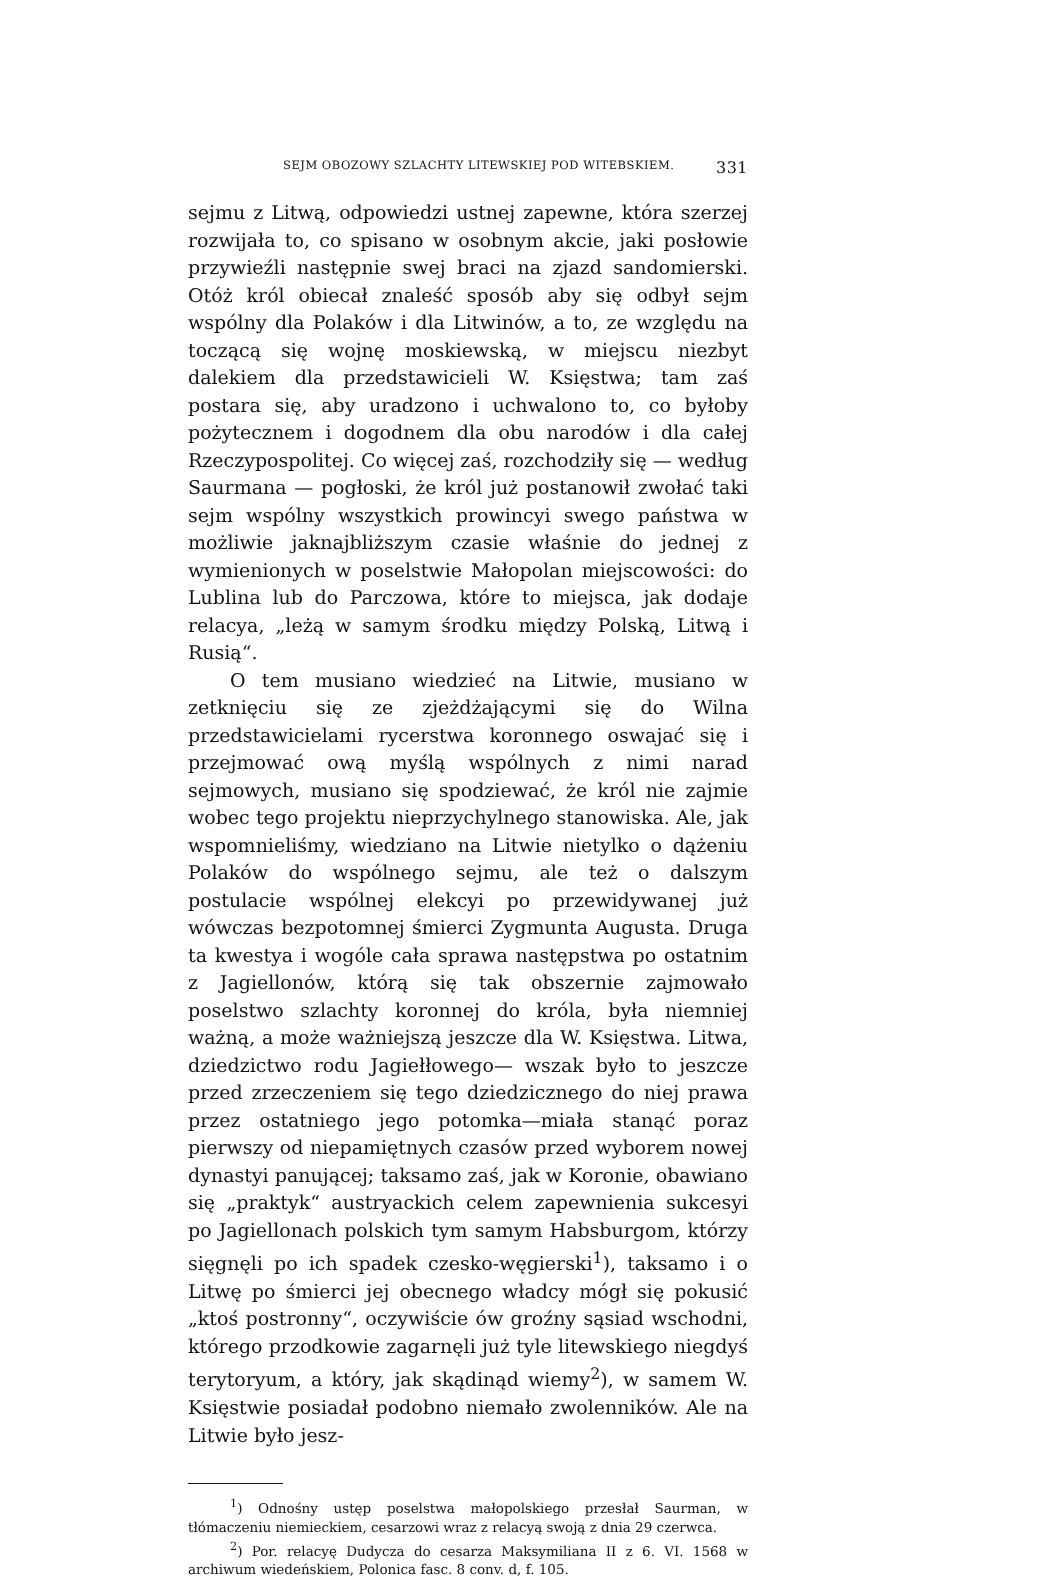SEJM OBOZOWY SZLACHTY LITEWSKIEJ POD WITEBSKIEM. 331
sejmu z Litwą, odpowiedzi ustnej zapewne, która szerzej rozwijała to, co spisano w osobnym akcie, jaki posłowie przywieźli następnie swej braci na zjazd sandomierski. Otóż król obiecał znaleść sposób aby się odbył sejm wspólny dla Polaków i dla Litwinów, a to, ze względu na toczącą się wojnę moskiewską, w miejscu niezbyt dalekiem dla przedstawicieli W. Księstwa; tam zaś postara się, aby uradzono i uchwalono to, co byłoby pożytecznem i dogodnem dla obu narodów i dla całej Rzeczypospolitej. Co więcej zaś, rozchodziły się — według Saurmana — pogłoski, że król już postanowił zwołać taki sejm wspólny wszystkich prowincyi swego państwa w możliwie jaknajbliższym czasie właśnie do jednej z wymienionych w poselstwie Małopolan miejscowości: do Lublina lub do Parczowa, które to miejsca, jak dodaje relacya, „leżą w samym środku między Polską, Litwą i Rusią“.
O tem musiano wiedzieć na Litwie, musiano w zetknięciu się ze zjeżdżającymi się do Wilna przedstawicielami rycerstwa koronnego oswajać się i przejmować ową myślą wspólnych z nimi narad sejmowych, musiano się spodziewać, że król nie zajmie wobec tego projektu nieprzychylnego stanowiska. Ale, jak wspomnieliśmy, wiedziano na Litwie nietylko o dążeniu Polaków do wspólnego sejmu, ale też o dalszym postulacie wspólnej elekcyi po przewidywanej już wówczas bezpotomnej śmierci Zygmunta Augusta. Druga ta kwestya i wogóle cała sprawa następstwa po ostatnim z Jagiellonów, którą się tak obszernie zajmowało poselstwo szlachty koronnej do króla, była niemniej ważną, a może ważniejszą jeszcze dla W. Księstwa. Litwa, dziedzictwo rodu Jagiełłowego— wszak było to jeszcze przed zrzeczeniem się tego dziedzicznego do niej prawa przez ostatniego jego potomka—miała stanąć poraz pierwszy od niepamiętnych czasów przed wyborem nowej dynastyi panującej; taksamo zaś, jak w Koronie, obawiano się „praktyk“ austryackich celem zapewnienia sukcesyi po Jagiellonach polskich tym samym Habsburgom, którzy sięgnęli po ich spadek czesko-węgierski<sup>1</sup>), taksamo i o Litwę po śmierci jej obecnego władcy mógł się pokusić „ktoś postronny“, oczywiście ów groźny sąsiad wschodni, którego przodkowie zagarnęli już tyle litewskiego niegdyś terytoryum, a który, jak skądinąd wiemy<sup>2</sup>), w samem W. Księstwie posiadał podobno niemało zwolenników. Ale na Litwie było jesz-
<sup>1</sup>) Odnośny ustęp poselstwa małopolskiego przesłał Saurman, w tłómaczeniu niemieckiem, cesarzowi wraz z relacyą swoją z dnia 29 czerwca.
<sup>2</sup>) Por. relacyę Dudycza do cesarza Maksymiliana II z 6. VI. 1568 w archiwum wiedeńskiem, Polonica fasc. 8 conv. d, f. 105.